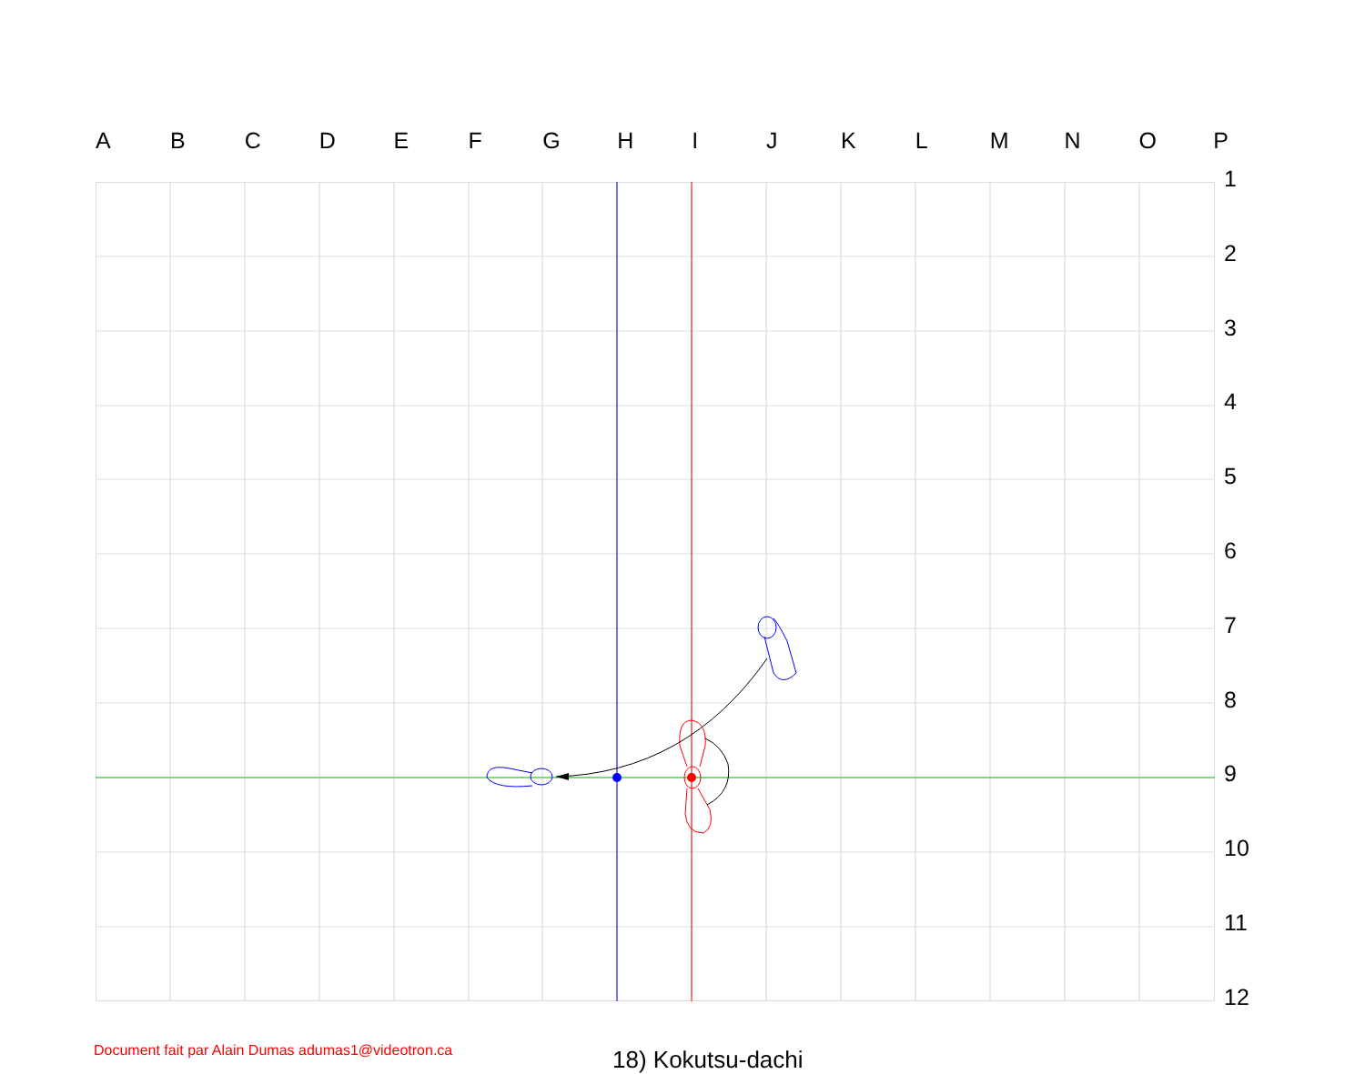A B C D E F G H I J K L M N O P
1
2
3
4
5
6
7
8
9
10
11
12
Document fait par Alain Dumas adumas1@videotron.ca
18) Kokutsu-dachi